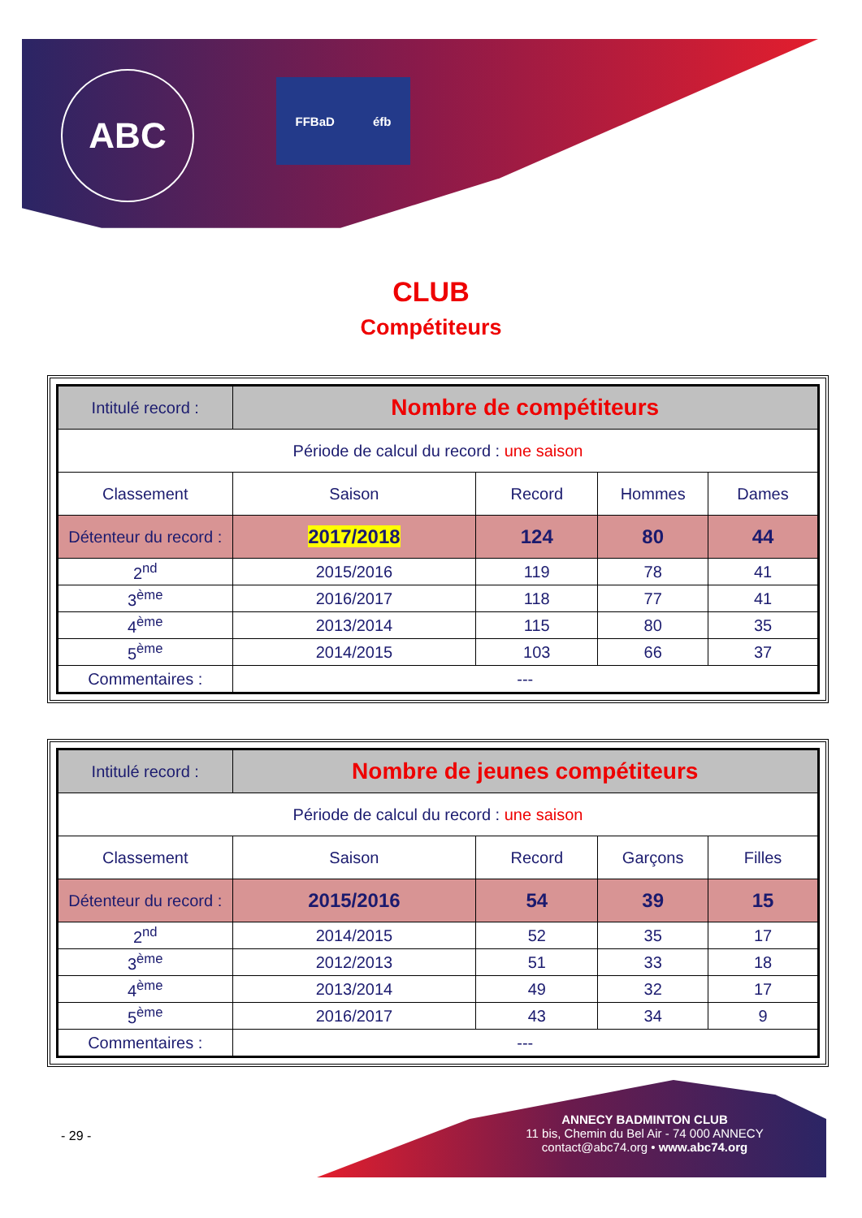ABC FFBaD éfb
CLUB
Compétiteurs
| Intitulé record : | Nombre de compétiteurs | | | |
| Période de calcul du record : une saison | | | | |
| Classement | Saison | Record | Hommes | Dames |
| Détenteur du record : | 2017/2018 | 124 | 80 | 44 |
| 2<sup>nd</sup> | 2015/2016 | 119 | 78 | 41 |
| 3<sup>ème</sup> | 2016/2017 | 118 | 77 | 41 |
| 4<sup>ème</sup> | 2013/2014 | 115 | 80 | 35 |
| 5<sup>ème</sup> | 2014/2015 | 103 | 66 | 37 |
| Commentaires : | --- | | | |
| Intitulé record : | Nombre de jeunes compétiteurs | | | |
| Période de calcul du record : une saison | | | | |
| Classement | Saison | Record | Garçons | Filles |
| Détenteur du record : | 2015/2016 | 54 | 39 | 15 |
| 2<sup>nd</sup> | 2014/2015 | 52 | 35 | 17 |
| 3<sup>ème</sup> | 2012/2013 | 51 | 33 | 18 |
| 4<sup>ème</sup> | 2013/2014 | 49 | 32 | 17 |
| 5<sup>ème</sup> | 2016/2017 | 43 | 34 | 9 |
| Commentaires : | --- | | | |
- 29 -
ANNECY BADMINTON CLUB
11 bis, Chemin du Bel Air - 74 000 ANNECY
contact@abc74.org • www.abc74.org